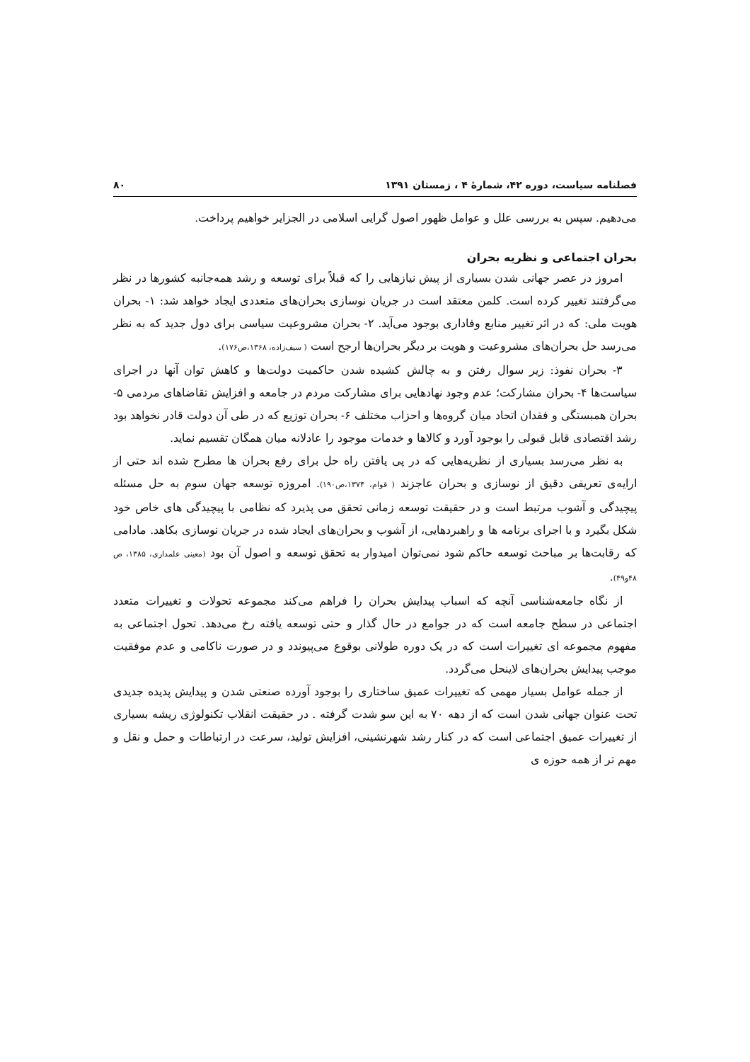فصلنامه سیاست، دوره ۴۲، شمارهٔ ۴ ، زمستان ۱۳۹۱ ۸۰
می‌دهیم. سپس به بررسی علل و عوامل ظهور اصول گرایی اسلامی در الجزایر خواهیم پرداخت.
بحران اجتماعی و نظریه بحران
امروز در عصر جهانی شدن بسیاری از پیش نیازهایی را که قبلاً برای توسعه و رشد همه‌جانبه کشورها در نظر می‌گرفتند تغییر کرده است. کلمن معتقد است در جریان نوسازی بحران‌های متعددی ایجاد خواهد شد: ۱- بحران هویت ملی: که در اثر تغییر منابع وفاداری بوجود می‌آید. ۲- بحران مشروعیت سیاسی برای دول جدید که به نظر می‌رسد حل بحران‌های مشروعیت و هویت بر دیگر بحران‌ها ارجح است ( سیف‌زاده، ۱۳۶۸،ص۱۷۶).
۳- بحران نفوذ: زیر سوال رفتن و به چالش کشیده شدن حاکمیت دولت‌ها و کاهش توان آنها در اجرای سیاست‌ها ۴- بحران مشارکت؛ عدم وجود نهادهایی برای مشارکت مردم در جامعه و افزایش تقاضاهای مردمی ۵- بحران همبستگی و فقدان اتحاد میان گروه‌ها و احزاب مختلف ۶- بحران توزیع که در طی آن دولت قادر نخواهد بود رشد اقتصادی قابل قبولی را بوجود آورد و کالاها و خدمات موجود را عادلانه میان همگان تقسیم نماید.
به نظر می‌رسد بسیاری از نظریه‌هایی که در پی یافتن راه حل برای رفع بحران ها مطرح شده اند حتی از ارایه‌ی تعریفی دقیق از نوسازی و بحران عاجزند ( قوام، ۱۳۷۴،ص۱۹۰). امروزه توسعه جهان سوم به حل مسئله پیچیدگی و آشوب مرتبط است و در حقیقت توسعه زمانی تحقق می پذیرد که نظامی با پیچیدگی های خاص خود شکل بگیرد و با اجرای برنامه ها و راهبردهایی، از آشوب و بحران‌های ایجاد شده در جریان نوسازی بکاهد. مادامی که رقابت‌ها بر مباحث توسعه حاکم شود نمی‌توان امیدوار به تحقق توسعه و اصول آن بود (معینی علمداری، ۱۳۸۵، ص ۴۸و۴۹).
از نگاه جامعه‌شناسی آنچه که اسباب پیدایش بحران را فراهم می‌کند مجموعه تحولات و تغییرات متعدد اجتماعی در سطح جامعه است که در جوامع در حال گذار و حتی توسعه یافته رخ می‌دهد. تحول اجتماعی به مفهوم مجموعه ای تغییرات است که در یک دوره طولانی بوقوع می‌پیوندد و در صورت ناکامی و عدم موفقیت موجب پیدایش بحران‌های لاینحل می‌گردد.
از جمله عوامل بسیار مهمی که تغییرات عمیق ساختاری را بوجود آورده صنعتی شدن و پیدایش پدیده جدیدی تحت عنوان جهانی شدن است که از دهه ۷۰ به این سو شدت گرفته . در حقیقت انقلاب تکنولوژی ریشه بسیاری از تغییرات عمیق اجتماعی است که در کنار رشد شهرنشینی، افزایش تولید، سرعت در ارتباطات و حمل و نقل و مهم تر از همه حوزه ی